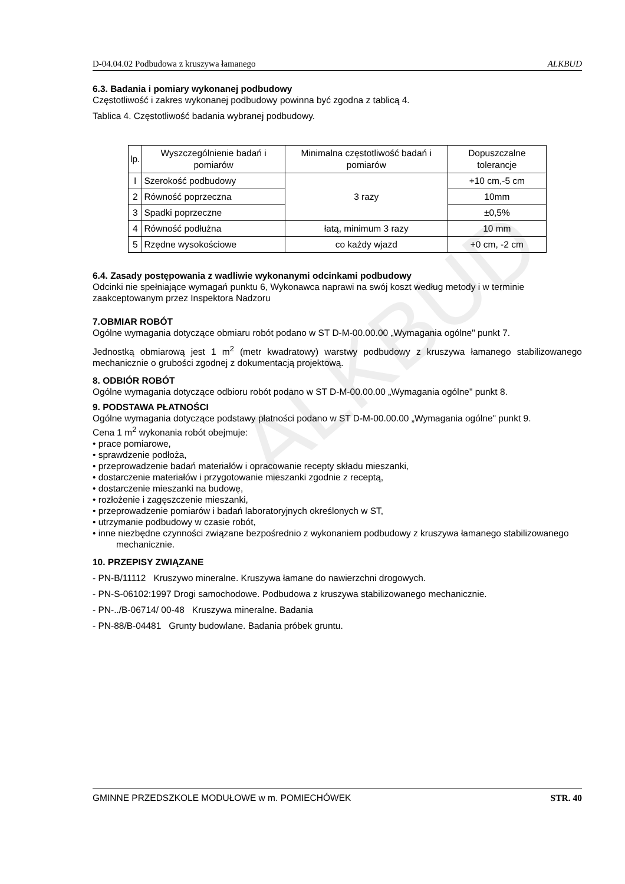ALKBUD
D-04.04.02 Podbudowa z kruszywa łamanego ALKBUD
6.3. Badania i pomiary wykonanej podbudowy
Częstotliwość i zakres wykonanej podbudowy powinna być zgodna z tablicą 4.
Tablica 4. Częstotliwość badania wybranej podbudowy.
| lp. | Wyszczególnienie badań i pomiarów | Minimalna częstotliwość badań i pomiarów | Dopuszczalne tolerancje |
| I | Szerokość podbudowy | 3 razy | +10 cm,-5 cm |
| 2 | Równość poprzeczna | | 10mm |
| 3 | Spadki poprzeczne | | ±0,5% |
| 4 | Równość podłużna | łatą, minimum 3 razy | 10 mm |
| 5 | Rzędne wysokościowe | co każdy wjazd | +0 cm, -2 cm |
6.4. Zasady postępowania z wadliwie wykonanymi odcinkami podbudowy
Odcinki nie spełniające wymagań punktu 6, Wykonawca naprawi na swój koszt według metody i w terminie zaakceptowanym przez Inspektora Nadzoru
7.OBMIAR ROBÓT
Ogólne wymagania dotyczące obmiaru robót podano w ST D-M-00.00.00 „Wymagania ogólne" punkt 7.
Jednostką obmiarową jest 1 m<sup>2</sup> (metr kwadratowy) warstwy podbudowy z kruszywa łamanego stabilizowanego mechanicznie o grubości zgodnej z dokumentacją projektową.
8. ODBIÓR ROBÓT
Ogólne wymagania dotyczące odbioru robót podano w ST D-M-00.00.00 „Wymagania ogólne" punkt 8.
9. PODSTAWA PŁATNOŚCI
Ogólne wymagania dotyczące podstawy płatności podano w ST D-M-00.00.00 „Wymagania ogólne" punkt 9.
Cena 1 m<sup>2</sup> wykonania robót obejmuje:
• prace pomiarowe,
• sprawdzenie podłoża,
• przeprowadzenie badań materiałów i opracowanie recepty składu mieszanki,
• dostarczenie materiałów i przygotowanie mieszanki zgodnie z receptą,
• dostarczenie mieszanki na budowę,
• rozłożenie i zagęszczenie mieszanki,
• przeprowadzenie pomiarów i badań laboratoryjnych określonych w ST,
• utrzymanie podbudowy w czasie robót,
• inne niezbędne czynności związane bezpośrednio z wykonaniem podbudowy z kruszywa łamanego stabilizowanego mechanicznie.
10. PRZEPISY ZWIĄZANE
- PN-B/11112 Kruszywo mineralne. Kruszywa łamane do nawierzchni drogowych.
- PN-S-06102:1997 Drogi samochodowe. Podbudowa z kruszywa stabilizowanego mechanicznie.
- PN-../B-06714/ 00-48 Kruszywa mineralne. Badania
- PN-88/B-04481 Grunty budowlane. Badania próbek gruntu.
GMINNE PRZEDSZKOLE MODUŁOWE w m. POMIECHÓWEK STR. 40